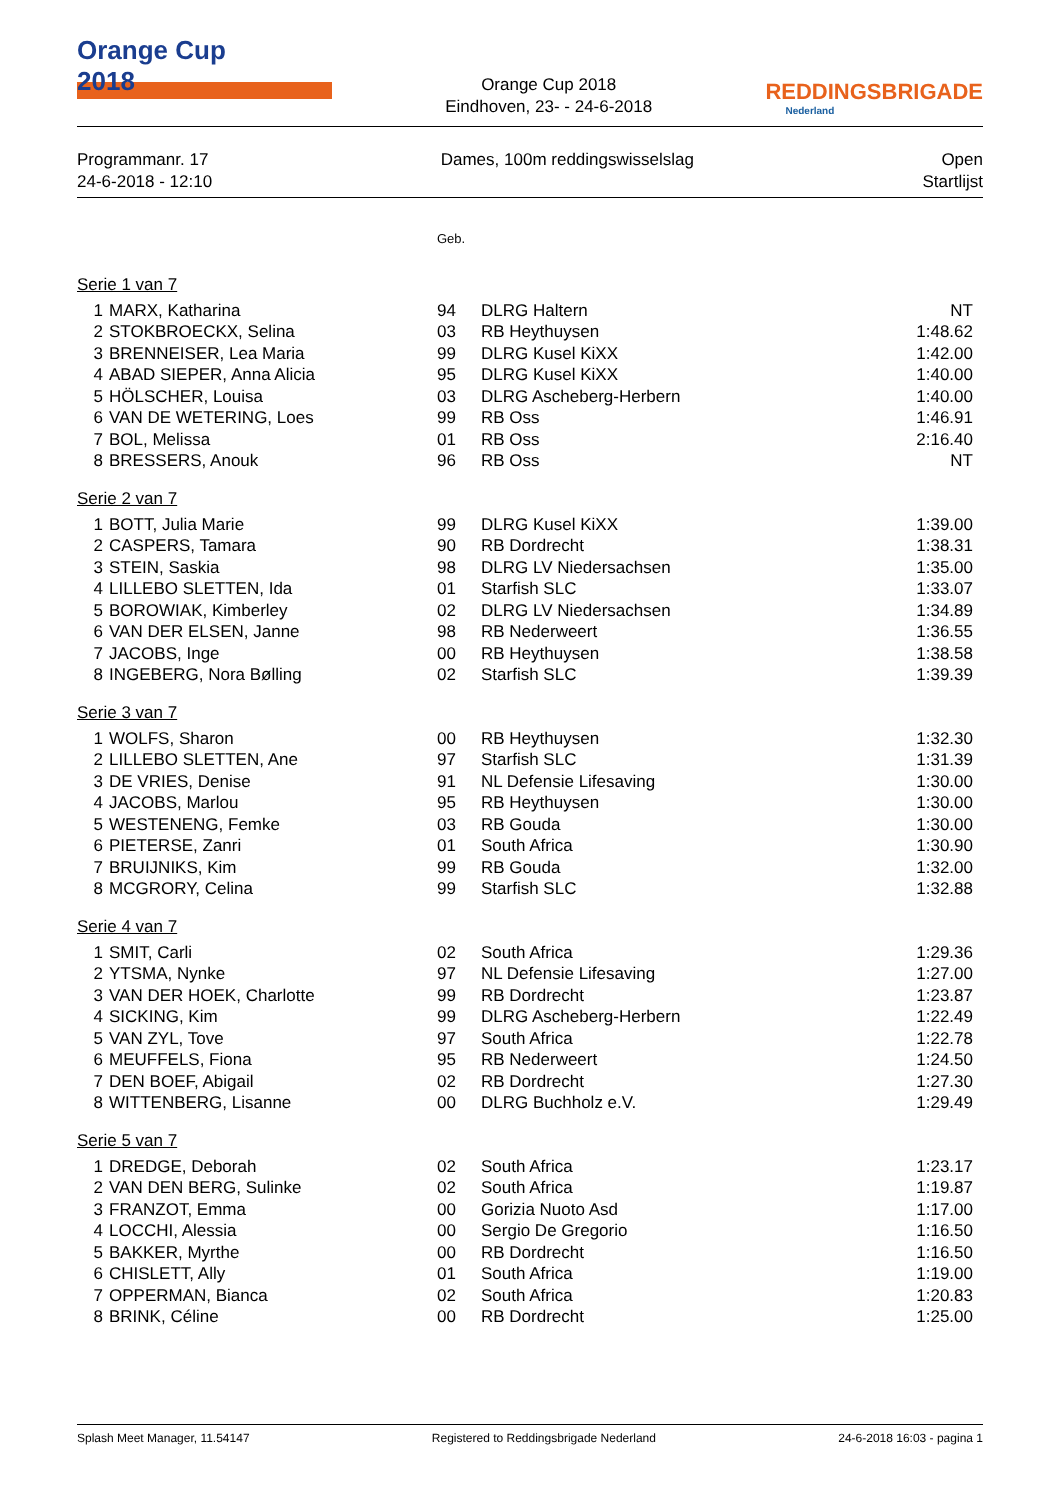Orange Cup
2018
Orange Cup 2018
Eindhoven, 23- - 24-6-2018
REDDINGSBRIGADE
Nederland
Programmanr. 17
24-6-2018 - 12:10
Dames, 100m reddingswisselslag Open
Startlijst
| | | Geb. | | |
| Serie 1 van 7 | | | | |
| 1 | MARX, Katharina | 94 | DLRG Haltern | NT |
| 2 | STOKBROECKX, Selina | 03 | RB Heythuysen | 1:48.62 |
| 3 | BRENNEISER, Lea Maria | 99 | DLRG Kusel KiXX | 1:42.00 |
| 4 | ABAD SIEPER, Anna Alicia | 95 | DLRG Kusel KiXX | 1:40.00 |
| 5 | HÖLSCHER, Louisa | 03 | DLRG Ascheberg-Herbern | 1:40.00 |
| 6 | VAN DE WETERING, Loes | 99 | RB Oss | 1:46.91 |
| 7 | BOL, Melissa | 01 | RB Oss | 2:16.40 |
| 8 | BRESSERS, Anouk | 96 | RB Oss | NT |
| Serie 2 van 7 | | | | |
| 1 | BOTT, Julia Marie | 99 | DLRG Kusel KiXX | 1:39.00 |
| 2 | CASPERS, Tamara | 90 | RB Dordrecht | 1:38.31 |
| 3 | STEIN, Saskia | 98 | DLRG LV Niedersachsen | 1:35.00 |
| 4 | LILLEBO SLETTEN, Ida | 01 | Starfish SLC | 1:33.07 |
| 5 | BOROWIAK, Kimberley | 02 | DLRG LV Niedersachsen | 1:34.89 |
| 6 | VAN DER ELSEN, Janne | 98 | RB Nederweert | 1:36.55 |
| 7 | JACOBS, Inge | 00 | RB Heythuysen | 1:38.58 |
| 8 | INGEBERG, Nora Bølling | 02 | Starfish SLC | 1:39.39 |
| Serie 3 van 7 | | | | |
| 1 | WOLFS, Sharon | 00 | RB Heythuysen | 1:32.30 |
| 2 | LILLEBO SLETTEN, Ane | 97 | Starfish SLC | 1:31.39 |
| 3 | DE VRIES, Denise | 91 | NL Defensie Lifesaving | 1:30.00 |
| 4 | JACOBS, Marlou | 95 | RB Heythuysen | 1:30.00 |
| 5 | WESTENENG, Femke | 03 | RB Gouda | 1:30.00 |
| 6 | PIETERSE, Zanri | 01 | South Africa | 1:30.90 |
| 7 | BRUIJNIKS, Kim | 99 | RB Gouda | 1:32.00 |
| 8 | MCGRORY, Celina | 99 | Starfish SLC | 1:32.88 |
| Serie 4 van 7 | | | | |
| 1 | SMIT, Carli | 02 | South Africa | 1:29.36 |
| 2 | YTSMA, Nynke | 97 | NL Defensie Lifesaving | 1:27.00 |
| 3 | VAN DER HOEK, Charlotte | 99 | RB Dordrecht | 1:23.87 |
| 4 | SICKING, Kim | 99 | DLRG Ascheberg-Herbern | 1:22.49 |
| 5 | VAN ZYL, Tove | 97 | South Africa | 1:22.78 |
| 6 | MEUFFELS, Fiona | 95 | RB Nederweert | 1:24.50 |
| 7 | DEN BOEF, Abigail | 02 | RB Dordrecht | 1:27.30 |
| 8 | WITTENBERG, Lisanne | 00 | DLRG Buchholz e.V. | 1:29.49 |
| Serie 5 van 7 | | | | |
| 1 | DREDGE, Deborah | 02 | South Africa | 1:23.17 |
| 2 | VAN DEN BERG, Sulinke | 02 | South Africa | 1:19.87 |
| 3 | FRANZOT, Emma | 00 | Gorizia Nuoto Asd | 1:17.00 |
| 4 | LOCCHI, Alessia | 00 | Sergio De Gregorio | 1:16.50 |
| 5 | BAKKER, Myrthe | 00 | RB Dordrecht | 1:16.50 |
| 6 | CHISLETT, Ally | 01 | South Africa | 1:19.00 |
| 7 | OPPERMAN, Bianca | 02 | South Africa | 1:20.83 |
| 8 | BRINK, Céline | 00 | RB Dordrecht | 1:25.00 |
Splash Meet Manager, 11.54147 Registered to Reddingsbrigade Nederland 24-6-2018 16:03 - pagina 1